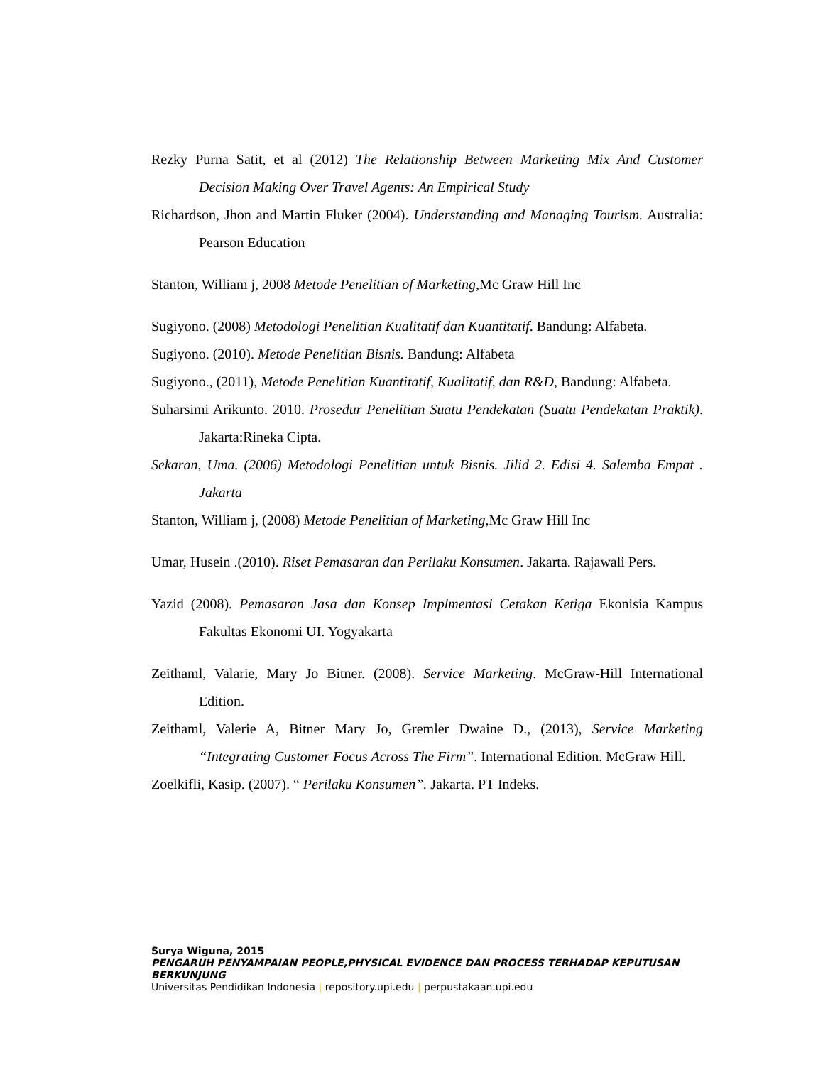Rezky Purna Satit, et al (2012) The Relationship Between Marketing Mix And Customer Decision Making Over Travel Agents: An Empirical Study
Richardson, Jhon and Martin Fluker (2004). Understanding and Managing Tourism. Australia: Pearson Education
Stanton, William j, 2008 Metode Penelitian of Marketing, Mc Graw Hill Inc
Sugiyono. (2008) Metodologi Penelitian Kualitatif dan Kuantitatif. Bandung: Alfabeta.
Sugiyono. (2010). Metode Penelitian Bisnis. Bandung: Alfabeta
Sugiyono., (2011), Metode Penelitian Kuantitatif, Kualitatif, dan R&D, Bandung: Alfabeta.
Suharsimi Arikunto. 2010. Prosedur Penelitian Suatu Pendekatan (Suatu Pendekatan Praktik). Jakarta:Rineka Cipta.
Sekaran, Uma. (2006) Metodologi Penelitian untuk Bisnis. Jilid 2. Edisi 4. Salemba Empat . Jakarta
Stanton, William j, (2008) Metode Penelitian of Marketing, Mc Graw Hill Inc
Umar, Husein .(2010). Riset Pemasaran dan Perilaku Konsumen. Jakarta. Rajawali Pers.
Yazid (2008). Pemasaran Jasa dan Konsep Implmentasi Cetakan Ketiga Ekonisia Kampus Fakultas Ekonomi UI. Yogyakarta
Zeithaml, Valarie, Mary Jo Bitner. (2008). Service Marketing. McGraw-Hill International Edition.
Zeithaml, Valerie A, Bitner Mary Jo, Gremler Dwaine D., (2013), Service Marketing “Integrating Customer Focus Across The Firm”. International Edition. McGraw Hill.
Zoelkifli, Kasip. (2007). “ Perilaku Konsumen”. Jakarta. PT Indeks.
Surya Wiguna, 2015
PENGARUH PENYAMPAIAN PEOPLE,PHYSICAL EVIDENCE DAN PROCESS TERHADAP KEPUTUSAN BERKUNJUNG
Universitas Pendidikan Indonesia | repository.upi.edu | perpustakaan.upi.edu